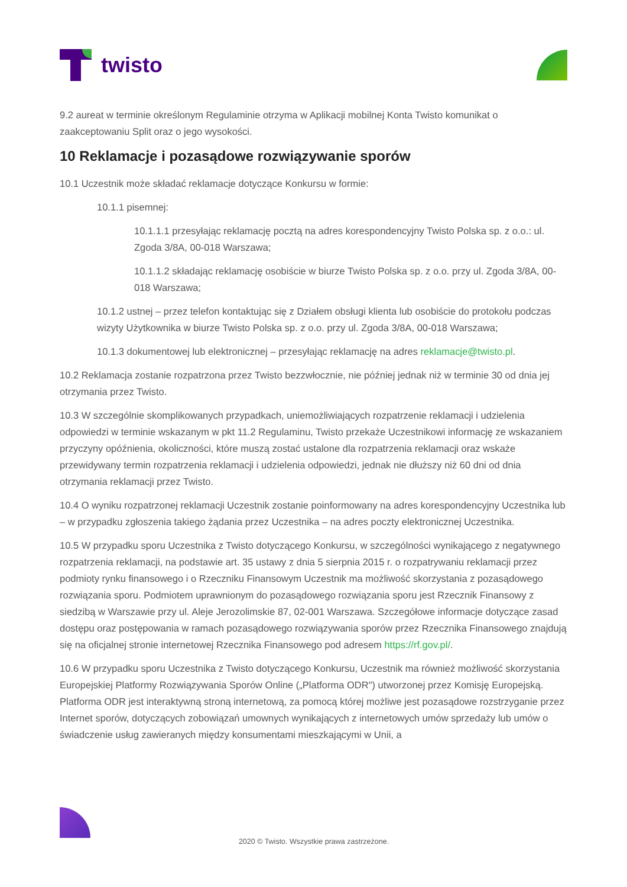twisto
9.2 aureat w terminie określonym Regulaminie otrzyma w Aplikacji mobilnej Konta Twisto komunikat o zaakceptowaniu Split oraz o jego wysokości.
10 Reklamacje i pozasądowe rozwiązywanie sporów
10.1 Uczestnik może składać reklamacje dotyczące Konkursu w formie:
10.1.1 pisemnej:
10.1.1.1 przesyłając reklamację pocztą na adres korespondencyjny Twisto Polska sp. z o.o.: ul. Zgoda 3/8A, 00-018 Warszawa;
10.1.1.2 składając reklamację osobiście w biurze Twisto Polska sp. z o.o. przy ul. Zgoda 3/8A, 00-018 Warszawa;
10.1.2 ustnej – przez telefon kontaktując się z Działem obsługi klienta lub osobiście do protokołu podczas wizyty Użytkownika w biurze Twisto Polska sp. z o.o. przy ul. Zgoda 3/8A, 00-018 Warszawa;
10.1.3 dokumentowej lub elektronicznej – przesyłając reklamację na adres reklamacje@twisto.pl.
10.2 Reklamacja zostanie rozpatrzona przez Twisto bezzwłocznie, nie później jednak niż w terminie 30 od dnia jej otrzymania przez Twisto.
10.3 W szczególnie skomplikowanych przypadkach, uniemożliwiających rozpatrzenie reklamacji i udzielenia odpowiedzi w terminie wskazanym w pkt 11.2 Regulaminu, Twisto przekaże Uczestnikowi informację ze wskazaniem przyczyny opóźnienia, okoliczności, które muszą zostać ustalone dla rozpatrzenia reklamacji oraz wskaże przewidywany termin rozpatrzenia reklamacji i udzielenia odpowiedzi, jednak nie dłuższy niż 60 dni od dnia otrzymania reklamacji przez Twisto.
10.4 O wyniku rozpatrzonej reklamacji Uczestnik zostanie poinformowany na adres korespondencyjny Uczestnika lub – w przypadku zgłoszenia takiego żądania przez Uczestnika – na adres poczty elektronicznej Uczestnika.
10.5 W przypadku sporu Uczestnika z Twisto dotyczącego Konkursu, w szczególności wynikającego z negatywnego rozpatrzenia reklamacji, na podstawie art. 35 ustawy z dnia 5 sierpnia 2015 r. o rozpatrywaniu reklamacji przez podmioty rynku finansowego i o Rzeczniku Finansowym Uczestnik ma możliwość skorzystania z pozasądowego rozwiązania sporu. Podmiotem uprawnionym do pozasądowego rozwiązania sporu jest Rzecznik Finansowy z siedzibą w Warszawie przy ul. Aleje Jerozolimskie 87, 02-001 Warszawa. Szczegółowe informacje dotyczące zasad dostępu oraz postępowania w ramach pozasądowego rozwiązywania sporów przez Rzecznika Finansowego znajdują się na oficjalnej stronie internetowej Rzecznika Finansowego pod adresem https://rf.gov.pl/.
10.6 W przypadku sporu Uczestnika z Twisto dotyczącego Konkursu, Uczestnik ma również możliwość skorzystania Europejskiej Platformy Rozwiązywania Sporów Online („Platforma ODR") utworzonej przez Komisję Europejską. Platforma ODR jest interaktywną stroną internetową, za pomocą której możliwe jest pozasądowe rozstrzyganie przez Internet sporów, dotyczących zobowiązań umownych wynikających z internetowych umów sprzedaży lub umów o świadczenie usług zawieranych między konsumentami mieszkającymi w Unii, a
2020 © Twisto. Wszystkie prawa zastrzeżone.